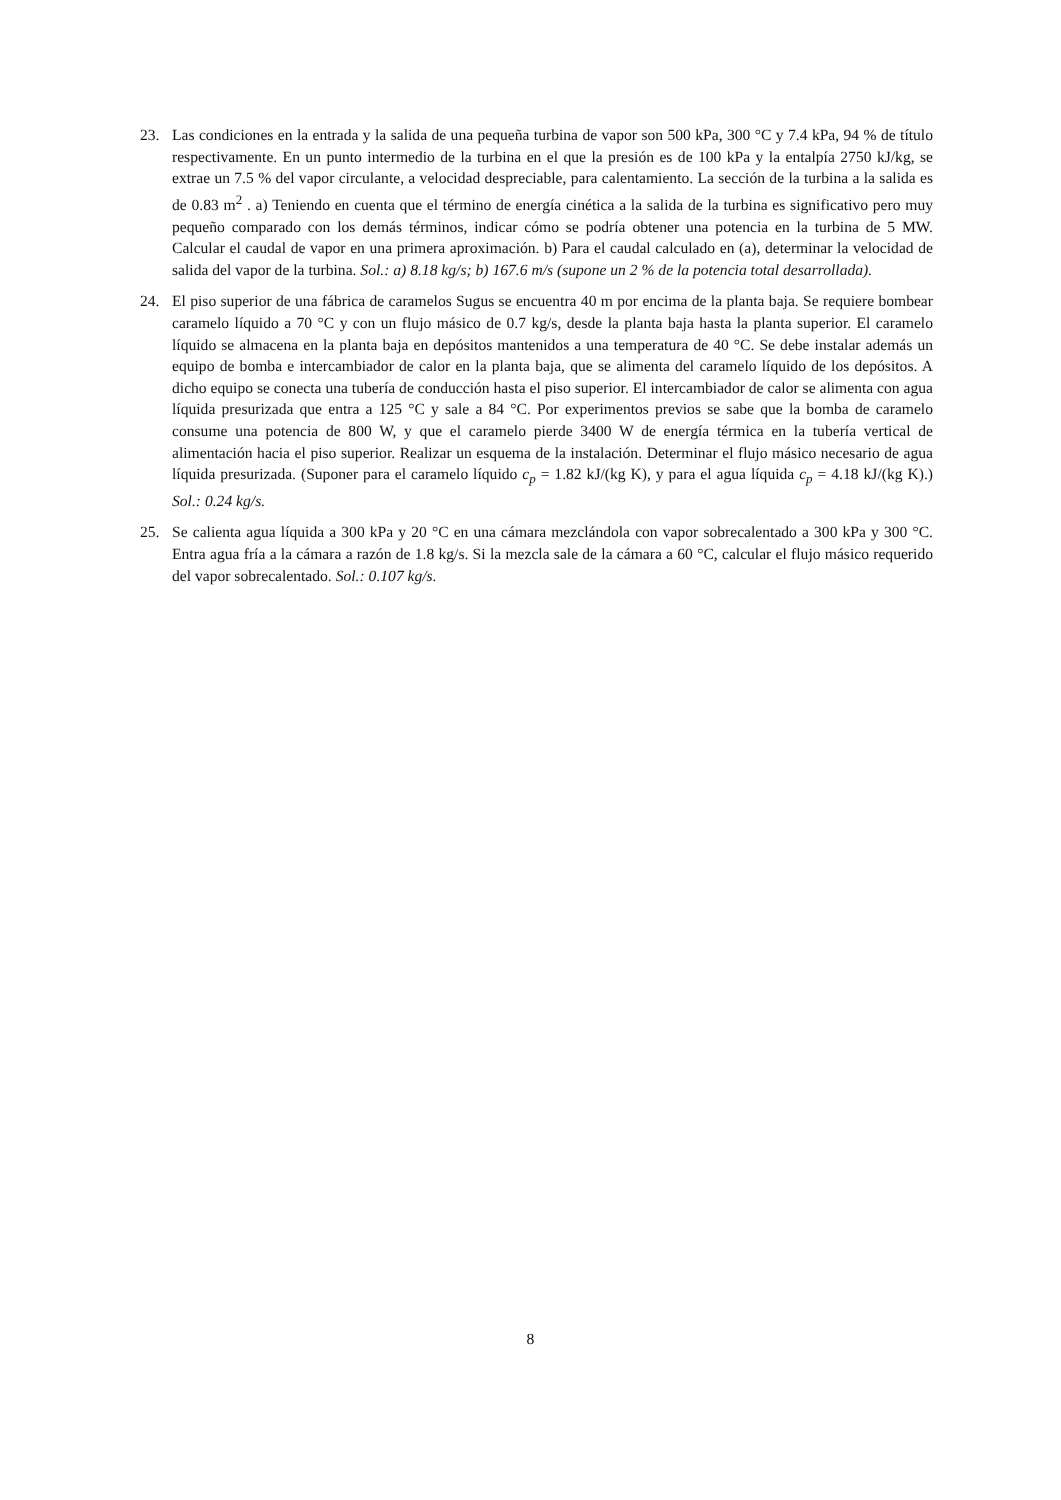23. Las condiciones en la entrada y la salida de una pequeña turbina de vapor son 500 kPa, 300 °C y 7.4 kPa, 94 % de título respectivamente. En un punto intermedio de la turbina en el que la presión es de 100 kPa y la entalpía 2750 kJ/kg, se extrae un 7.5 % del vapor circulante, a velocidad despreciable, para calentamiento. La sección de la turbina a la salida es de 0.83 m<sup>2</sup> . a) Teniendo en cuenta que el término de energía cinética a la salida de la turbina es significativo pero muy pequeño comparado con los demás términos, indicar cómo se podría obtener una potencia en la turbina de 5 MW. Calcular el caudal de vapor en una primera aproximación. b) Para el caudal calculado en (a), determinar la velocidad de salida del vapor de la turbina. Sol.: a) 8.18 kg/s; b) 167.6 m/s (supone un 2 % de la potencia total desarrollada).
24. El piso superior de una fábrica de caramelos Sugus se encuentra 40 m por encima de la planta baja. Se requiere bombear caramelo líquido a 70 °C y con un flujo másico de 0.7 kg/s, desde la planta baja hasta la planta superior. El caramelo líquido se almacena en la planta baja en depósitos mantenidos a una temperatura de 40 °C. Se debe instalar además un equipo de bomba e intercambiador de calor en la planta baja, que se alimenta del caramelo líquido de los depósitos. A dicho equipo se conecta una tubería de conducción hasta el piso superior. El intercambiador de calor se alimenta con agua líquida presurizada que entra a 125 °C y sale a 84 °C. Por experimentos previos se sabe que la bomba de caramelo consume una potencia de 800 W, y que el caramelo pierde 3400 W de energía térmica en la tubería vertical de alimentación hacia el piso superior. Realizar un esquema de la instalación. Determinar el flujo másico necesario de agua líquida presurizada. (Suponer para el caramelo líquido c<sub>p</sub> = 1.82 kJ/(kg K), y para el agua líquida c<sub>p</sub> = 4.18 kJ/(kg K).) Sol.: 0.24 kg/s.
25. Se calienta agua líquida a 300 kPa y 20 °C en una cámara mezclándola con vapor sobrecalentado a 300 kPa y 300 °C. Entra agua fría a la cámara a razón de 1.8 kg/s. Si la mezcla sale de la cámara a 60 °C, calcular el flujo másico requerido del vapor sobrecalentado. Sol.: 0.107 kg/s.
8